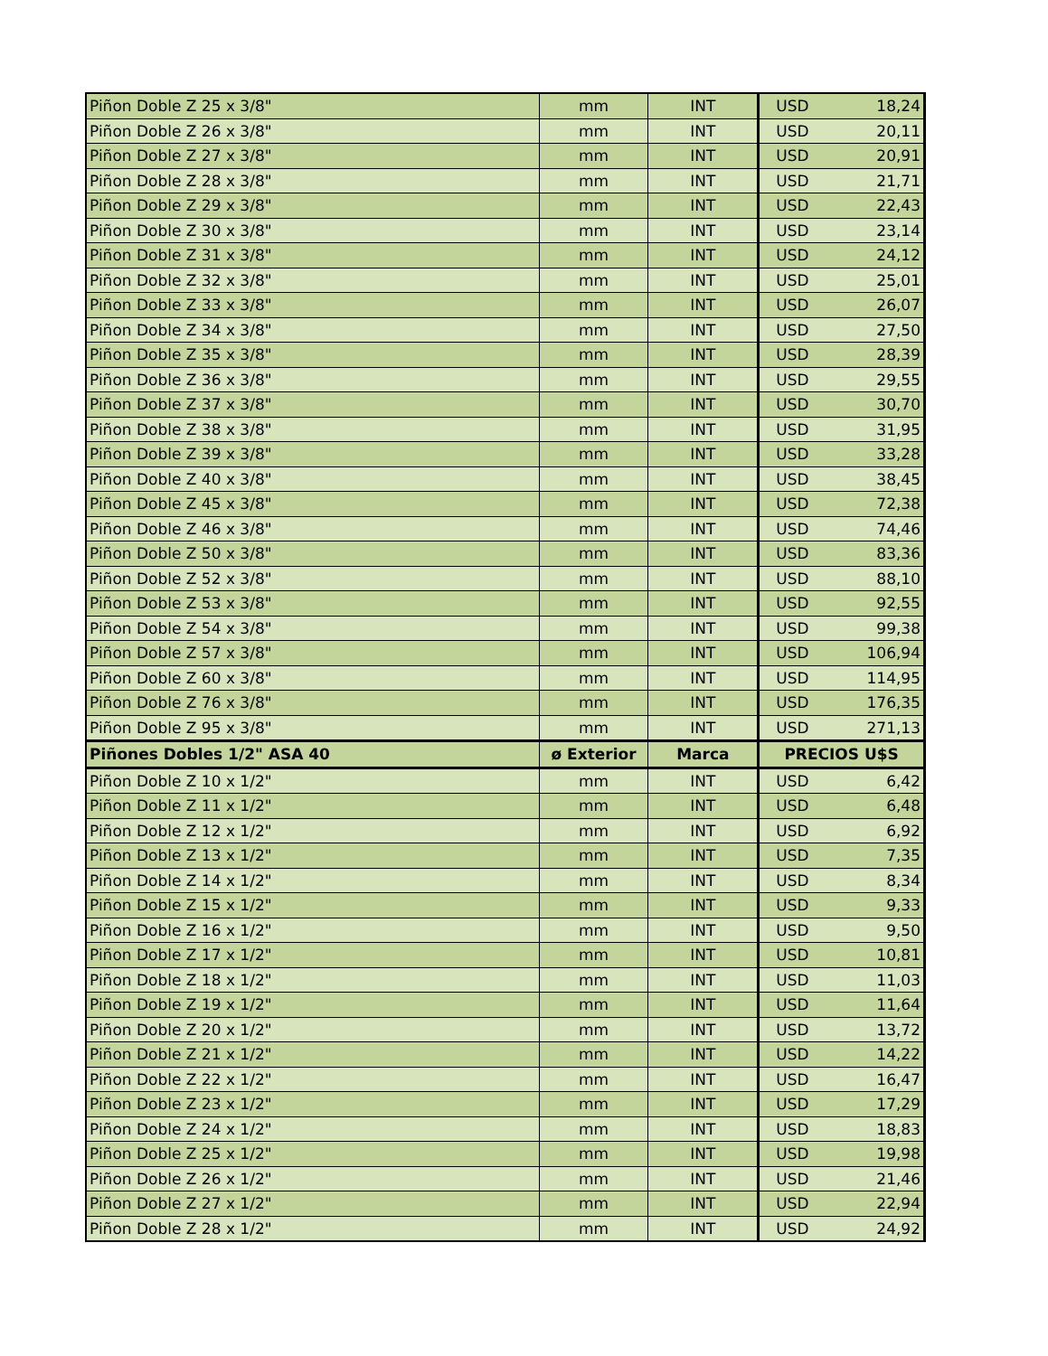| Piñon Doble Z 25 x 3/8" | mm | INT | USD | 18,24 |
| Piñon Doble Z 26 x 3/8" | mm | INT | USD | 20,11 |
| Piñon Doble Z 27 x 3/8" | mm | INT | USD | 20,91 |
| Piñon Doble Z 28 x 3/8" | mm | INT | USD | 21,71 |
| Piñon Doble Z 29 x 3/8" | mm | INT | USD | 22,43 |
| Piñon Doble Z 30 x 3/8" | mm | INT | USD | 23,14 |
| Piñon Doble Z 31 x 3/8" | mm | INT | USD | 24,12 |
| Piñon Doble Z 32 x 3/8" | mm | INT | USD | 25,01 |
| Piñon Doble Z 33 x 3/8" | mm | INT | USD | 26,07 |
| Piñon Doble Z 34 x 3/8" | mm | INT | USD | 27,50 |
| Piñon Doble Z 35 x 3/8" | mm | INT | USD | 28,39 |
| Piñon Doble Z 36 x 3/8" | mm | INT | USD | 29,55 |
| Piñon Doble Z 37 x 3/8" | mm | INT | USD | 30,70 |
| Piñon Doble Z 38 x 3/8" | mm | INT | USD | 31,95 |
| Piñon Doble Z 39 x 3/8" | mm | INT | USD | 33,28 |
| Piñon Doble Z 40 x 3/8" | mm | INT | USD | 38,45 |
| Piñon Doble Z 45 x 3/8" | mm | INT | USD | 72,38 |
| Piñon Doble Z 46 x 3/8" | mm | INT | USD | 74,46 |
| Piñon Doble Z 50 x 3/8" | mm | INT | USD | 83,36 |
| Piñon Doble Z 52 x 3/8" | mm | INT | USD | 88,10 |
| Piñon Doble Z 53 x 3/8" | mm | INT | USD | 92,55 |
| Piñon Doble Z 54 x 3/8" | mm | INT | USD | 99,38 |
| Piñon Doble Z 57 x 3/8" | mm | INT | USD | 106,94 |
| Piñon Doble Z 60 x 3/8" | mm | INT | USD | 114,95 |
| Piñon Doble Z 76 x 3/8" | mm | INT | USD | 176,35 |
| Piñon Doble Z 95 x 3/8" | mm | INT | USD | 271,13 |
| Piñones Dobles 1/2" ASA 40 | ø Exterior | Marca | PRECIOS U$S | |
| Piñon Doble Z 10 x 1/2" | mm | INT | USD | 6,42 |
| Piñon Doble Z 11 x 1/2" | mm | INT | USD | 6,48 |
| Piñon Doble Z 12 x 1/2" | mm | INT | USD | 6,92 |
| Piñon Doble Z 13 x 1/2" | mm | INT | USD | 7,35 |
| Piñon Doble Z 14 x 1/2" | mm | INT | USD | 8,34 |
| Piñon Doble Z 15 x 1/2" | mm | INT | USD | 9,33 |
| Piñon Doble Z 16 x 1/2" | mm | INT | USD | 9,50 |
| Piñon Doble Z 17 x 1/2" | mm | INT | USD | 10,81 |
| Piñon Doble Z 18 x 1/2" | mm | INT | USD | 11,03 |
| Piñon Doble Z 19 x 1/2" | mm | INT | USD | 11,64 |
| Piñon Doble Z 20 x 1/2" | mm | INT | USD | 13,72 |
| Piñon Doble Z 21 x 1/2" | mm | INT | USD | 14,22 |
| Piñon Doble Z 22 x 1/2" | mm | INT | USD | 16,47 |
| Piñon Doble Z 23 x 1/2" | mm | INT | USD | 17,29 |
| Piñon Doble Z 24 x 1/2" | mm | INT | USD | 18,83 |
| Piñon Doble Z 25 x 1/2" | mm | INT | USD | 19,98 |
| Piñon Doble Z 26 x 1/2" | mm | INT | USD | 21,46 |
| Piñon Doble Z 27 x 1/2" | mm | INT | USD | 22,94 |
| Piñon Doble Z 28 x 1/2" | mm | INT | USD | 24,92 |